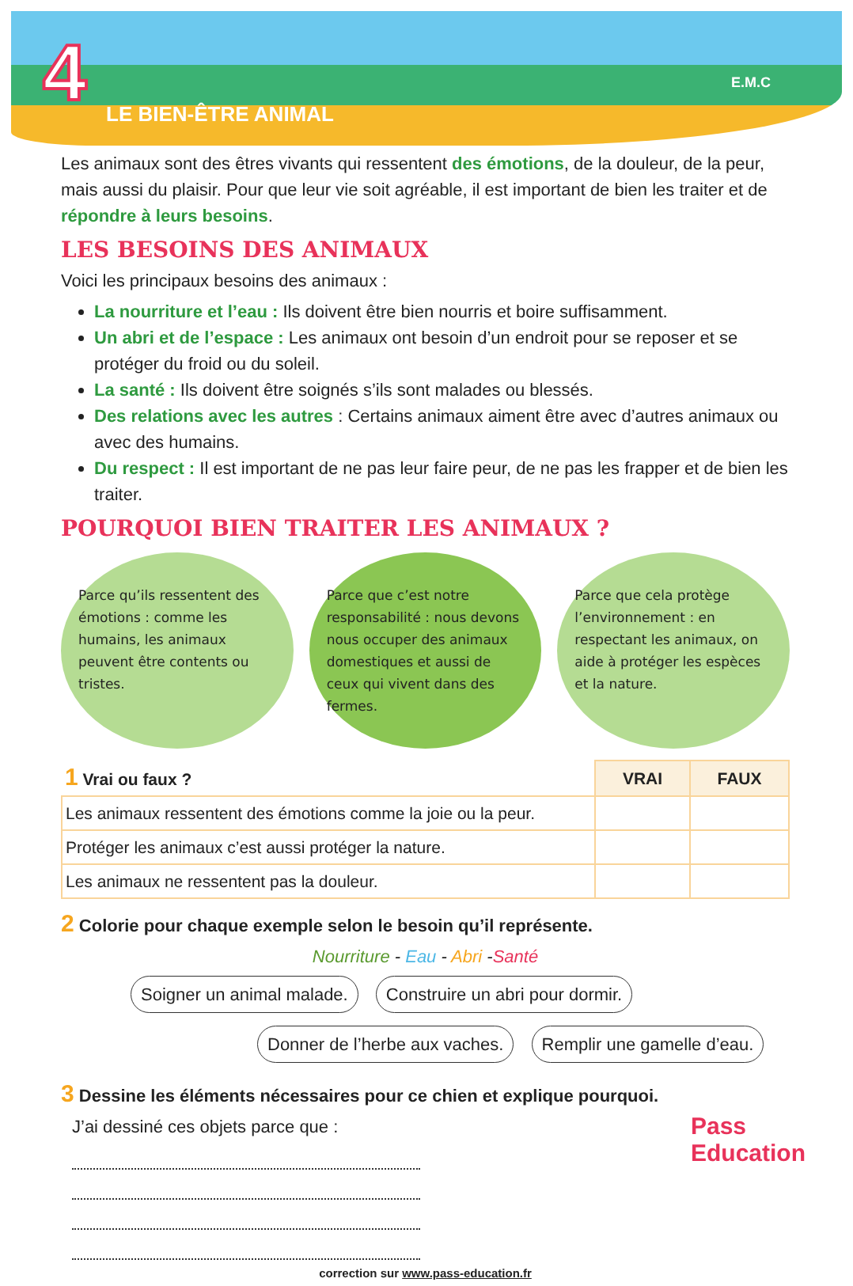4 LE BIEN-ÊTRE ANIMAL
E.M.C
Les animaux sont des êtres vivants qui ressentent des émotions, de la douleur, de la peur, mais aussi du plaisir. Pour que leur vie soit agréable, il est important de bien les traiter et de répondre à leurs besoins.
LES BESOINS DES ANIMAUX
Voici les principaux besoins des animaux :
La nourriture et l’eau : Ils doivent être bien nourris et boire suffisamment.
Un abri et de l’espace : Les animaux ont besoin d’un endroit pour se reposer et se protéger du froid ou du soleil.
La santé : Ils doivent être soignés s’ils sont malades ou blessés.
Des relations avec les autres : Certains animaux aiment être avec d’autres animaux ou avec des humains.
Du respect : Il est important de ne pas leur faire peur, de ne pas les frapper et de bien les traiter.
POURQUOI BIEN TRAITER LES ANIMAUX ?
Parce qu’ils ressentent des émotions : comme les humains, les animaux peuvent être contents ou tristes.
Parce que c’est notre responsabilité : nous devons nous occuper des animaux domestiques et aussi de ceux qui vivent dans des fermes.
Parce que cela protège l’environnement : en respectant les animaux, on aide à protéger les espèces et la nature.
| 1 Vrai ou faux ? | VRAI | FAUX |
| --- | --- | --- |
| Les animaux ressentent des émotions comme la joie ou la peur. | | |
| Protéger les animaux c’est aussi protéger la nature. | | |
| Les animaux ne ressentent pas la douleur. | | |
2 Colorie pour chaque exemple selon le besoin qu’il représente.
Nourriture - Eau - Abri -Santé
Soigner un animal malade. Construire un abri pour dormir.
Donner de l’herbe aux vaches. Remplir une gamelle d’eau.
3 Dessine les éléments nécessaires pour ce chien et explique pourquoi.
J’ai dessiné ces objets parce que :
correction sur www.pass-education.fr
Pass
Education